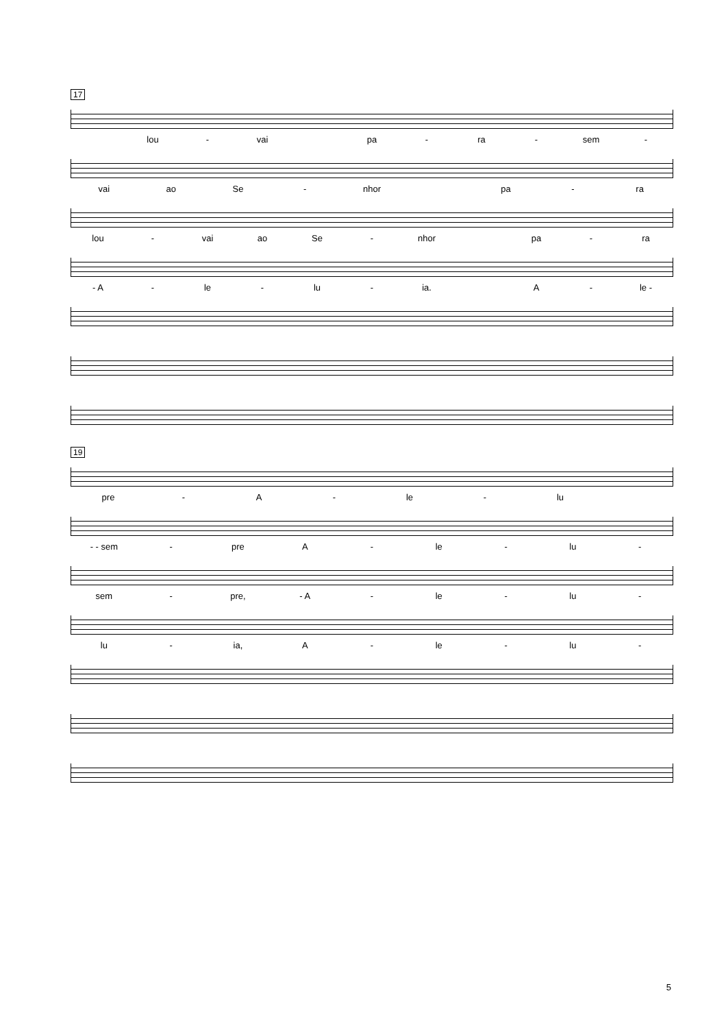17
lou - vai pa - ra - sem -
vai ao Se - nhor pa - ra
lou - vai ao Se - nhor pa - ra
- A - le - lu - ia. A - le -
19
pre - A - le - lu
- - sem - pre A - le - lu -
sem - pre, - A - le - lu -
lu - ia, A - le - lu -
5